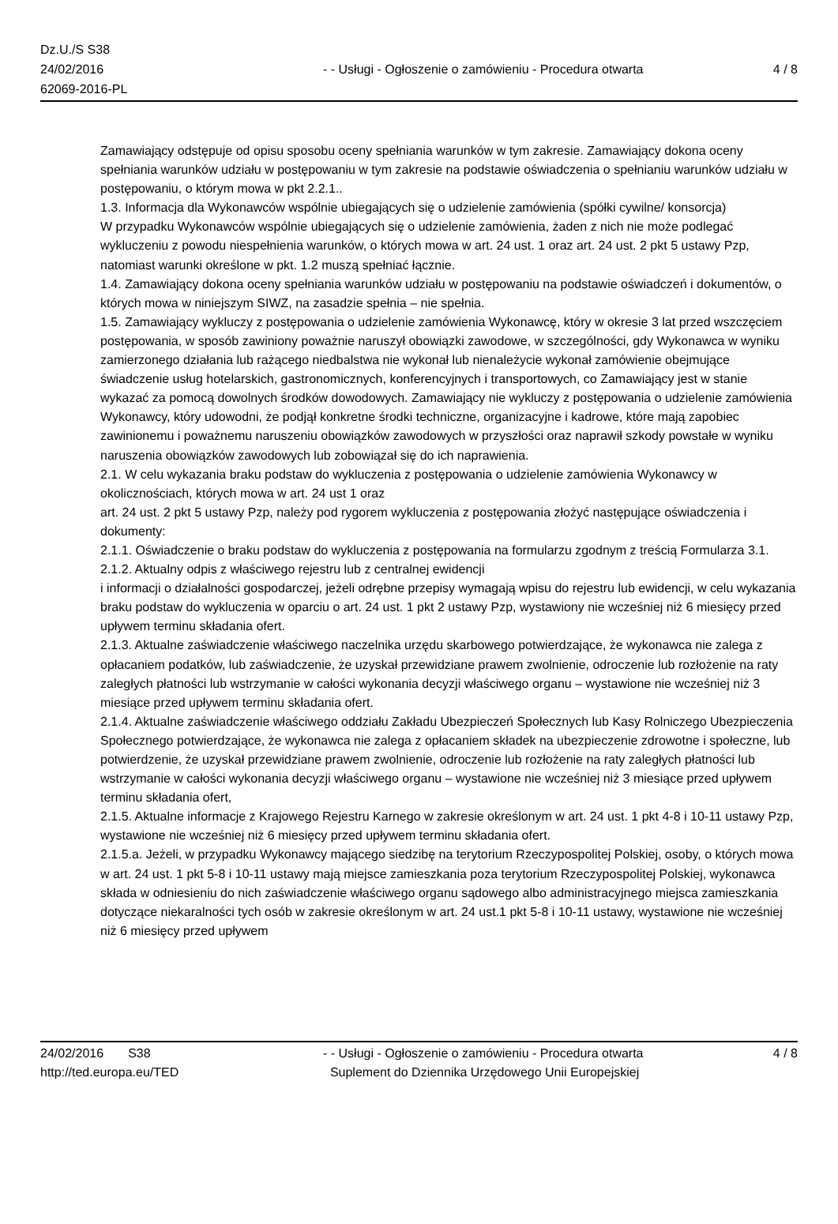Dz.U./S S38
24/02/2016
62069-2016-PL
- - Usługi - Ogłoszenie o zamówieniu - Procedura otwarta
4 / 8
Zamawiający odstępuje od opisu sposobu oceny spełniania warunków w tym zakresie. Zamawiający dokona oceny spełniania warunków udziału w postępowaniu w tym zakresie na podstawie oświadczenia o spełnianiu warunków udziału w postępowaniu, o którym mowa w pkt 2.2.1..
1.3. Informacja dla Wykonawców wspólnie ubiegających się o udzielenie zamówienia (spółki cywilne/ konsorcja)
W przypadku Wykonawców wspólnie ubiegających się o udzielenie zamówienia, żaden z nich nie może podlegać wykluczeniu z powodu niespełnienia warunków, o których mowa w art. 24 ust. 1 oraz art. 24 ust. 2 pkt 5 ustawy Pzp, natomiast warunki określone w pkt. 1.2 muszą spełniać łącznie.
1.4. Zamawiający dokona oceny spełniania warunków udziału w postępowaniu na podstawie oświadczeń i dokumentów, o których mowa w niniejszym SIWZ, na zasadzie spełnia – nie spełnia.
1.5. Zamawiający wykluczy z postępowania o udzielenie zamówienia Wykonawcę, który w okresie 3 lat przed wszczęciem postępowania, w sposób zawiniony poważnie naruszył obowiązki zawodowe, w szczególności, gdy Wykonawca w wyniku zamierzonego działania lub rażącego niedbalstwa nie wykonał lub nienależycie wykonał zamówienie obejmujące świadczenie usług hotelarskich, gastronomicznych, konferencyjnych i transportowych, co Zamawiający jest w stanie wykazać za pomocą dowolnych środków dowodowych. Zamawiający nie wykluczy z postępowania o udzielenie zamówienia Wykonawcy, który udowodni, że podjął konkretne środki techniczne, organizacyjne i kadrowe, które mają zapobiec zawinionemu i poważnemu naruszeniu obowiązków zawodowych w przyszłości oraz naprawił szkody powstałe w wyniku naruszenia obowiązków zawodowych lub zobowiązał się do ich naprawienia.
2.1. W celu wykazania braku podstaw do wykluczenia z postępowania o udzielenie zamówienia Wykonawcy w okolicznościach, których mowa w art. 24 ust 1 oraz
art. 24 ust. 2 pkt 5 ustawy Pzp, należy pod rygorem wykluczenia z postępowania złożyć następujące oświadczenia i dokumenty:
2.1.1. Oświadczenie o braku podstaw do wykluczenia z postępowania na formularzu zgodnym z treścią Formularza 3.1.
2.1.2. Aktualny odpis z właściwego rejestru lub z centralnej ewidencji
i informacji o działalności gospodarczej, jeżeli odrębne przepisy wymagają wpisu do rejestru lub ewidencji, w celu wykazania braku podstaw do wykluczenia w oparciu o art. 24 ust. 1 pkt 2 ustawy Pzp, wystawiony nie wcześniej niż 6 miesięcy przed upływem terminu składania ofert.
2.1.3. Aktualne zaświadczenie właściwego naczelnika urzędu skarbowego potwierdzające, że wykonawca nie zalega z opłacaniem podatków, lub zaświadczenie, że uzyskał przewidziane prawem zwolnienie, odroczenie lub rozłożenie na raty zaległych płatności lub wstrzymanie w całości wykonania decyzji właściwego organu – wystawione nie wcześniej niż 3 miesiące przed upływem terminu składania ofert.
2.1.4. Aktualne zaświadczenie właściwego oddziału Zakładu Ubezpieczeń Społecznych lub Kasy Rolniczego Ubezpieczenia Społecznego potwierdzające, że wykonawca nie zalega z opłacaniem składek na ubezpieczenie zdrowotne i społeczne, lub potwierdzenie, że uzyskał przewidziane prawem zwolnienie, odroczenie lub rozłożenie na raty zaległych płatności lub wstrzymanie w całości wykonania decyzji właściwego organu – wystawione nie wcześniej niż 3 miesiące przed upływem terminu składania ofert,
2.1.5. Aktualne informacje z Krajowego Rejestru Karnego w zakresie określonym w art. 24 ust. 1 pkt 4-8 i 10-11 ustawy Pzp, wystawione nie wcześniej niż 6 miesięcy przed upływem terminu składania ofert.
2.1.5.a. Jeżeli, w przypadku Wykonawcy mającego siedzibę na terytorium Rzeczypospolitej Polskiej, osoby, o których mowa w art. 24 ust. 1 pkt 5-8 i 10-11 ustawy mają miejsce zamieszkania poza terytorium Rzeczypospolitej Polskiej, wykonawca składa w odniesieniu do nich zaświadczenie właściwego organu sądowego albo administracyjnego miejsca zamieszkania dotyczące niekaralności tych osób w zakresie określonym w art. 24 ust.1 pkt 5-8 i 10-11 ustawy, wystawione nie wcześniej niż 6 miesięcy przed upływem
24/02/2016 S38
http://ted.europa.eu/TED
- - Usługi - Ogłoszenie o zamówieniu - Procedura otwarta
Suplement do Dziennika Urzędowego Unii Europejskiej
4 / 8